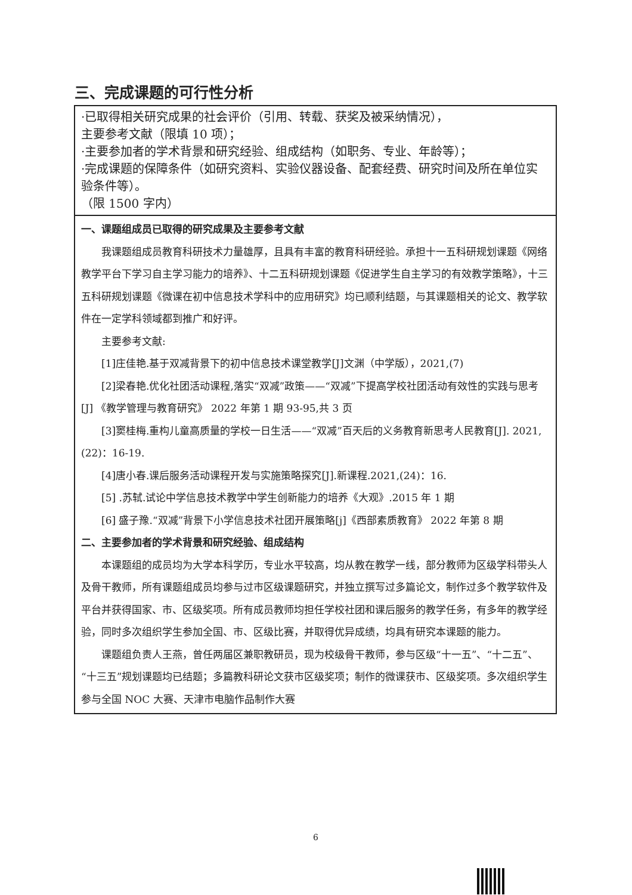三、完成课题的可行性分析
| ·已取得相关研究成果的社会评价（引用、转载、获奖及被采纳情况）， 主要参考文献（限填 10 项）； ·主要参加者的学术背景和研究经验、组成结构（如职务、专业、年龄等）； ·完成课题的保障条件（如研究资料、实验仪器设备、配套经费、研究时间及所在单位实验条件等）。 （限 1500 字内） |
| 一、课题组成员已取得的研究成果及主要参考文献 我课题组成员教育科研技术力量雄厚，且具有丰富的教育科研经验。承担十一五科研规划课题《网络教学平台下学习自主学习能力的培养》、十二五科研规划课题《促进学生自主学习的有效教学策略》，十三五科研规划课题《微课在初中信息技术学科中的应用研究》均已顺利结题，与其课题相关的论文、教学软件在一定学科领域都到推广和好评。 主要参考文献: [1]庄佳艳.基于双减背景下的初中信息技术课堂教学[J]文渊（中学版），2021,(7) [2]梁春艳.优化社团活动课程,落实“双减”政策——“双减”下提高学校社团活动有效性的实践与思考[J] 《教学管理与教育研究》 2022 年第 1 期 93-95,共 3 页 [3]窦桂梅.重构儿童高质量的学校一日生活——“双减”百天后的义务教育新思考人民教育[J]. 2021,(22)：16-19. [4]唐小春.课后服务活动课程开发与实施策略探究[J].新课程.2021,(24)：16. [5] .苏轼.试论中学信息技术教学中学生创新能力的培养《大观》.2015 年 1 期 [6] 盛子豫.“双减”背景下小学信息技术社团开展策略[j]《西部素质教育》 2022 年第 8 期 二、主要参加者的学术背景和研究经验、组成结构 本课题组的成员均为大学本科学历，专业水平较高，均从教在教学一线，部分教师为区级学科带头人及骨干教师，所有课题组成员均参与过市区级课题研究，并独立撰写过多篇论文，制作过多个教学软件及平台并获得国家、市、区级奖项。所有成员教师均担任学校社团和课后服务的教学任务，有多年的教学经验，同时多次组织学生参加全国、市、区级比赛，并取得优异成绩，均具有研究本课题的能力。 课题组负责人王燕，曾任两届区兼职教研员，现为校级骨干教师，参与区级“十一五”、“十二五”、“十三五”规划课题均已结题；多篇教科研论文获市区级奖项；制作的微课获市、区级奖项。多次组织学生参与全国 NOC 大赛、天津市电脑作品制作大赛 |
6